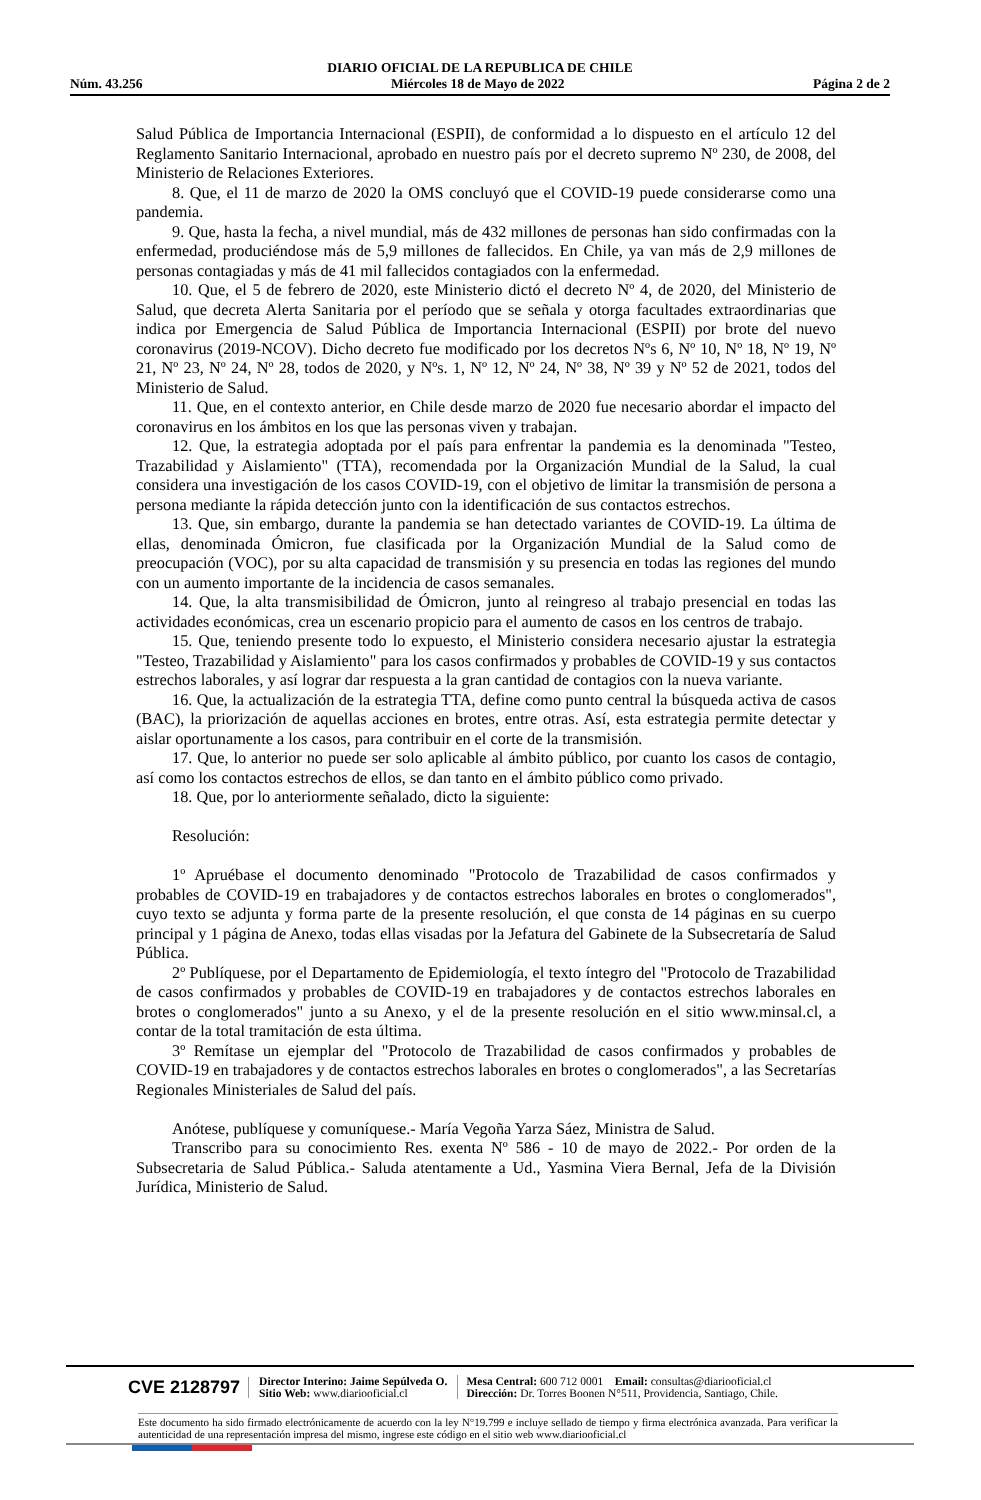DIARIO OFICIAL DE LA REPUBLICA DE CHILE
Núm. 43.256 Miércoles 18 de Mayo de 2022 Página 2 de 2
Salud Pública de Importancia Internacional (ESPII), de conformidad a lo dispuesto en el artículo 12 del Reglamento Sanitario Internacional, aprobado en nuestro país por el decreto supremo Nº 230, de 2008, del Ministerio de Relaciones Exteriores.
8. Que, el 11 de marzo de 2020 la OMS concluyó que el COVID-19 puede considerarse como una pandemia.
9. Que, hasta la fecha, a nivel mundial, más de 432 millones de personas han sido confirmadas con la enfermedad, produciéndose más de 5,9 millones de fallecidos. En Chile, ya van más de 2,9 millones de personas contagiadas y más de 41 mil fallecidos contagiados con la enfermedad.
10. Que, el 5 de febrero de 2020, este Ministerio dictó el decreto Nº 4, de 2020, del Ministerio de Salud, que decreta Alerta Sanitaria por el período que se señala y otorga facultades extraordinarias que indica por Emergencia de Salud Pública de Importancia Internacional (ESPII) por brote del nuevo coronavirus (2019-NCOV). Dicho decreto fue modificado por los decretos Nºs 6, Nº 10, Nº 18, Nº 19, Nº 21, Nº 23, Nº 24, Nº 28, todos de 2020, y Nºs. 1, Nº 12, Nº 24, Nº 38, Nº 39 y Nº 52 de 2021, todos del Ministerio de Salud.
11. Que, en el contexto anterior, en Chile desde marzo de 2020 fue necesario abordar el impacto del coronavirus en los ámbitos en los que las personas viven y trabajan.
12. Que, la estrategia adoptada por el país para enfrentar la pandemia es la denominada "Testeo, Trazabilidad y Aislamiento" (TTA), recomendada por la Organización Mundial de la Salud, la cual considera una investigación de los casos COVID-19, con el objetivo de limitar la transmisión de persona a persona mediante la rápida detección junto con la identificación de sus contactos estrechos.
13. Que, sin embargo, durante la pandemia se han detectado variantes de COVID-19. La última de ellas, denominada Ómicron, fue clasificada por la Organización Mundial de la Salud como de preocupación (VOC), por su alta capacidad de transmisión y su presencia en todas las regiones del mundo con un aumento importante de la incidencia de casos semanales.
14. Que, la alta transmisibilidad de Ómicron, junto al reingreso al trabajo presencial en todas las actividades económicas, crea un escenario propicio para el aumento de casos en los centros de trabajo.
15. Que, teniendo presente todo lo expuesto, el Ministerio considera necesario ajustar la estrategia "Testeo, Trazabilidad y Aislamiento" para los casos confirmados y probables de COVID-19 y sus contactos estrechos laborales, y así lograr dar respuesta a la gran cantidad de contagios con la nueva variante.
16. Que, la actualización de la estrategia TTA, define como punto central la búsqueda activa de casos (BAC), la priorización de aquellas acciones en brotes, entre otras. Así, esta estrategia permite detectar y aislar oportunamente a los casos, para contribuir en el corte de la transmisión.
17. Que, lo anterior no puede ser solo aplicable al ámbito público, por cuanto los casos de contagio, así como los contactos estrechos de ellos, se dan tanto en el ámbito público como privado.
18. Que, por lo anteriormente señalado, dicto la siguiente:
Resolución:
1º Apruébase el documento denominado "Protocolo de Trazabilidad de casos confirmados y probables de COVID-19 en trabajadores y de contactos estrechos laborales en brotes o conglomerados", cuyo texto se adjunta y forma parte de la presente resolución, el que consta de 14 páginas en su cuerpo principal y 1 página de Anexo, todas ellas visadas por la Jefatura del Gabinete de la Subsecretaría de Salud Pública.
2º Publíquese, por el Departamento de Epidemiología, el texto íntegro del "Protocolo de Trazabilidad de casos confirmados y probables de COVID-19 en trabajadores y de contactos estrechos laborales en brotes o conglomerados" junto a su Anexo, y el de la presente resolución en el sitio www.minsal.cl, a contar de la total tramitación de esta última.
3º Remítase un ejemplar del "Protocolo de Trazabilidad de casos confirmados y probables de COVID-19 en trabajadores y de contactos estrechos laborales en brotes o conglomerados", a las Secretarías Regionales Ministeriales de Salud del país.
Anótese, publíquese y comuníquese.- María Vegoña Yarza Sáez, Ministra de Salud.
Transcribo para su conocimiento Res. exenta Nº 586 - 10 de mayo de 2022.- Por orden de la Subsecretaria de Salud Pública.- Saluda atentamente a Ud., Yasmina Viera Bernal, Jefa de la División Jurídica, Ministerio de Salud.
CVE 2128797
Director Interino: Jaime Sepúlveda O.
Sitio Web: www.diariooficial.cl
Mesa Central: 600 712 0001 Email: consultas@diariooficial.cl
Dirección: Dr. Torres Boonen N°511, Providencia, Santiago, Chile.
Este documento ha sido firmado electrónicamente de acuerdo con la ley N°19.799 e incluye sellado de tiempo y firma electrónica avanzada. Para verificar la autenticidad de una representación impresa del mismo, ingrese este código en el sitio web www.diariooficial.cl